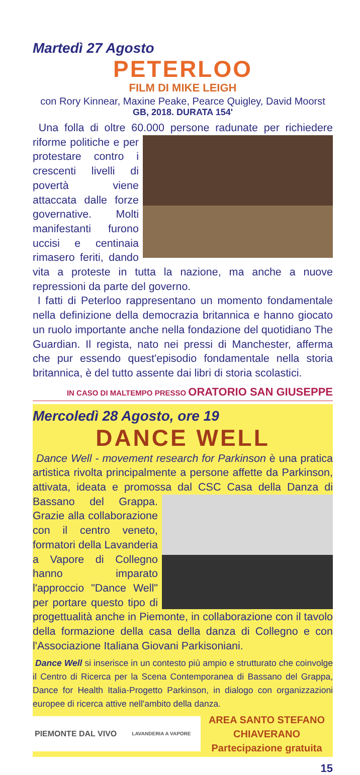Martedì 27 Agosto
PETERLOO
FILM DI MIKE LEIGH
con Rory Kinnear, Maxine Peake, Pearce Quigley, David Moorst
GB, 2018. DURATA 154'
Una folla di oltre 60.000 persone radunate per richiedere riforme politiche e per protestare contro i crescenti livelli di povertà viene attaccata dalle forze governative. Molti manifestanti furono uccisi e centinaia rimasero feriti, dando vita a proteste in tutta la nazione, ma anche a nuove repressioni da parte del governo.
I fatti di Peterloo rappresentano un momento fondamentale nella definizione della democrazia britannica e hanno giocato un ruolo importante anche nella fondazione del quotidiano The Guardian. Il regista, nato nei pressi di Manchester, afferma che pur essendo quest'episodio fondamentale nella storia britannica, è del tutto assente dai libri di storia scolastici.
IN CASO DI MALTEMPO PRESSO ORATORIO SAN GIUSEPPE
Mercoledì 28 Agosto, ore 19
DANCE WELL
Dance Well - movement research for Parkinson è una pratica artistica rivolta principalmente a persone affette da Parkinson, attivata, ideata e promossa dal CSC Casa della Danza di Bassano del Grappa. Grazie alla collaborazione con il centro veneto, formatori della Lavanderia a Vapore di Collegno hanno imparato l'approccio "Dance Well" per portare questo tipo di progettualità anche in Piemonte, in collaborazione con il tavolo della formazione della casa della danza di Collegno e con l'Associazione Italiana Giovani Parkisoniani.
Dance Well si inserisce in un contesto più ampio e strutturato che coinvolge il Centro di Ricerca per la Scena Contemporanea di Bassano del Grappa, Dance for Health Italia-Progetto Parkinson, in dialogo con organizzazioni europee di ricerca attive nell'ambito della danza.
PIEMONTE DAL VIVO LAVANDERIA A VAPORE
AREA SANTO STEFANO
CHIAVERANO
Partecipazione gratuita
15